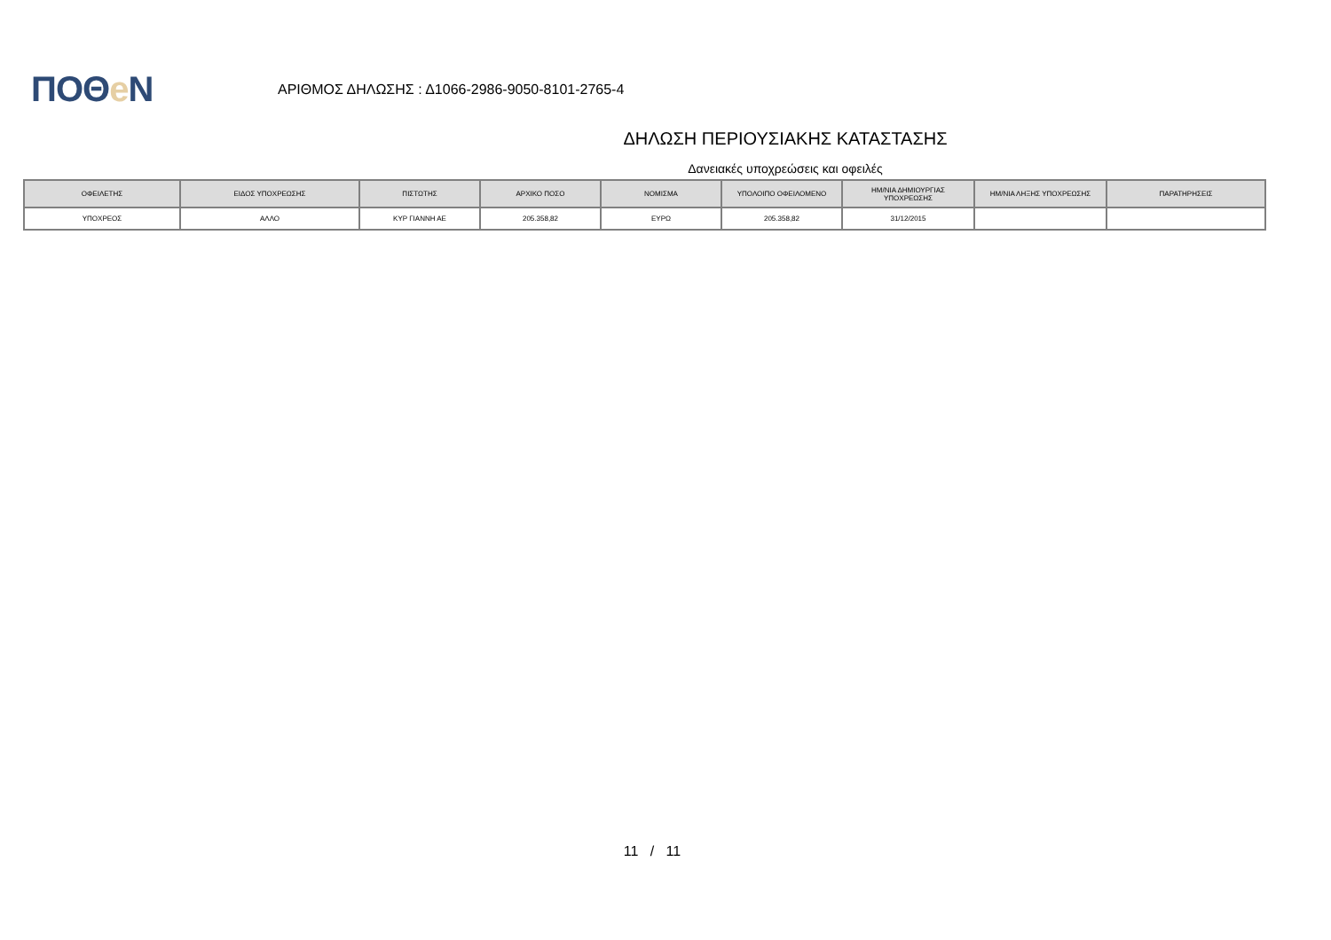ΠΟΘe Ν
ΑΡΙΘΜΟΣ ΔΗΛΩΣΗΣ : Δ1066-2986-9050-8101-2765-4
ΔΗΛΩΣΗ ΠΕΡΙΟΥΣΙΑΚΗΣ ΚΑΤΑΣΤΑΣΗΣ
Δανειακές υποχρεώσεις και οφειλές
| ΟΦΕΙΛΕΤΗΣ | ΕΙΔΟΣ ΥΠΟΧΡΕΩΣΗΣ | ΠΙΣΤΩΤΗΣ | ΑΡΧΙΚΟ ΠΟΣΟ | ΝΟΜΙΣΜΑ | ΥΠΟΛΟΙΠΟ ΟΦΕΙΛΟΜΕΝΟ | ΗΜ/ΝΙΑ ΔΗΜΙΟΥΡΓΙΑΣ ΥΠΟΧΡΕΩΣΗΣ | ΗΜ/ΝΙΑ ΛΗΞΗΣ ΥΠΟΧΡΕΩΣΗΣ | ΠΑΡΑΤΗΡΗΣΕΙΣ |
| --- | --- | --- | --- | --- | --- | --- | --- | --- |
| ΥΠΟΧΡΕΟΣ | ΑΛΛΟ | ΚΥΡ ΓΙΑΝΝΗ ΑΕ | 205.358,82 | ΕΥΡΩ | 205.358,82 | 31/12/2015 | | |
11 / 11